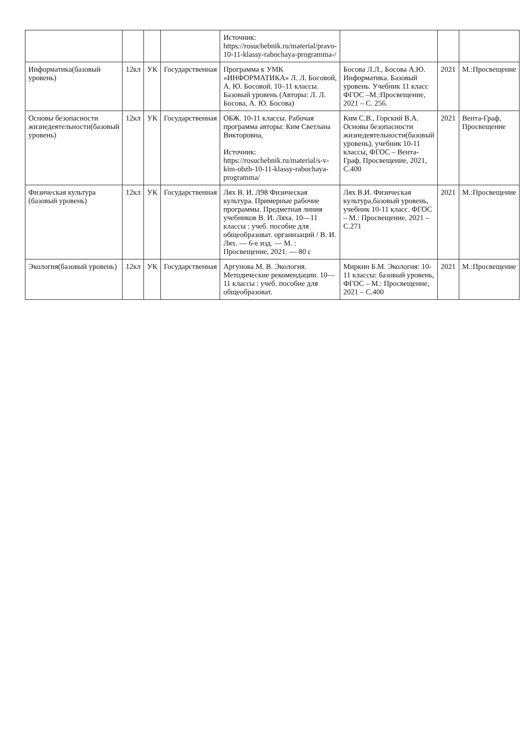| | | | | Источник: https://rosuchebnik.ru/material/pravo-10-11-klassy-rabochaya-programma-/ | | | |
| Информатика(базовый уровень) | 12кл | УК | Государственная | Программа к УМК «ИНФОРМАТИКА» Л. Л. Босовой, А. Ю. Босовой. 10–11 классы. Базовый уровень (Авторы: Л. Л. Босова, А. Ю. Босова) | Босова Л.Л., Босова А.Ю. Информатика. Базовый уровень. Учебник 11 класс ФГОС –М.:Просвещение, 2021 – С. 256. | 2021 | М.:Просвещение |
| Основы безопасности жизнедеятельности(базовый уровень) | 12кл | УК | Государственная | ОБЖ. 10-11 классы. Рабочая программа авторы: Ким Светлана Викторовна, Источник: https://rosuchebnik.ru/material/s-v-kim-obzh-10-11-klassy-rabochaya-programma/ | Ким С.В., Горский В.А. Основы безопасности жизнедеятельности(базовый уровень), учебник 10-11 классы, ФГОС – Вента-Граф, Просвещение, 2021, С.400 | 2021 | Вента-Граф, Просвещение |
| Физическая культура (базовый уровень) | 12кл | УК | Государственная | Лях В. И. Л98 Физическая культура. Примерные рабочие программы. Предметная линия учебников В. И. Ляха. 10—11 классы : учеб. пособие для общеобразоват. организаций / В. И. Лях. — 6-е изд. — М. : Просвещение, 2021. — 80 с | Лях В.И. Физическая культура,базовый уровень, учебник 10-11 класс. ФГОС – М.: Просвещение, 2021 – С.271 | 2021 | М.:Просвещение |
| Экология(базовый уровень) | 12кл | УК | Государственная | Аргунова М. В. Экология. Методические рекомендации. 10—11 классы : учеб. пособие для общеобразоват. | Миркин Б.М. Экология: 10-11 классы: базовый уровень, ФГОС – М.: Просвещение, 2021 – С.400 | 2021 | М.:Просвещение |